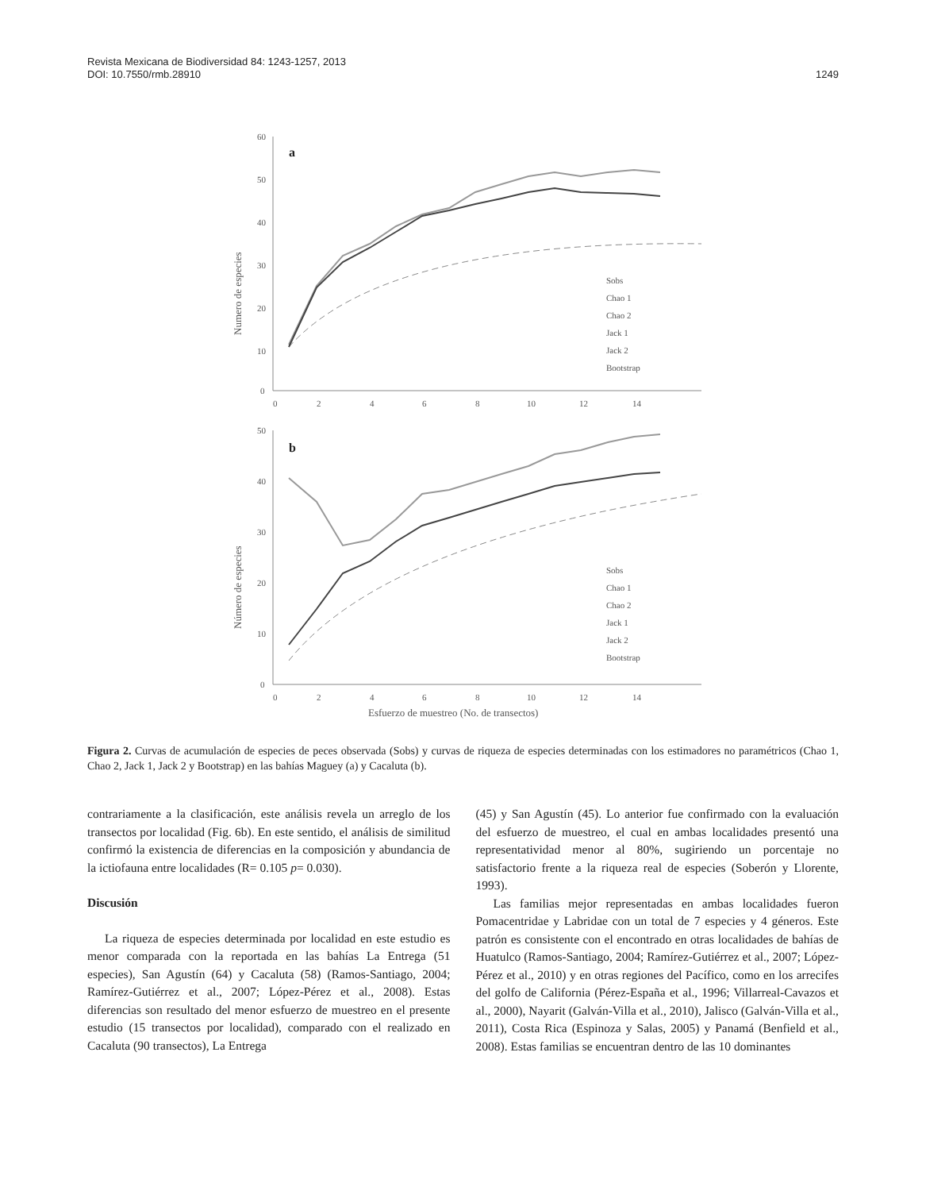Revista Mexicana de Biodiversidad 84: 1243-1257, 2013
DOI: 10.7550/rmb.28910 1249
a
b
60
50
40
30
20
10
0
0
2
4
6
8
10
12
14
50
40
30
20
10
0
0
2
4
6
8
10
12
14
Numero de especies
Número de especies
Esfuerzo de muestreo (No. de transectos)
Sobs
Chao 1
Chao 2
Jack 1
Jack 2
Bootstrap
Sobs
Chao 1
Chao 2
Jack 1
Jack 2
Bootstrap
Figura 2. Curvas de acumulación de especies de peces observada (Sobs) y curvas de riqueza de especies determinadas con los estimadores no paramétricos (Chao 1, Chao 2, Jack 1, Jack 2 y Bootstrap) en las bahías Maguey (a) y Cacaluta (b).
contrariamente a la clasificación, este análisis revela un arreglo de los transectos por localidad (Fig. 6b). En este sentido, el análisis de similitud confirmó la existencia de diferencias en la composición y abundancia de la ictiofauna entre localidades (R= 0.105 p= 0.030).
Discusión
La riqueza de especies determinada por localidad en este estudio es menor comparada con la reportada en las bahías La Entrega (51 especies), San Agustín (64) y Cacaluta (58) (Ramos-Santiago, 2004; Ramírez-Gutiérrez et al., 2007; López-Pérez et al., 2008). Estas diferencias son resultado del menor esfuerzo de muestreo en el presente estudio (15 transectos por localidad), comparado con el realizado en Cacaluta (90 transectos), La Entrega
(45) y San Agustín (45). Lo anterior fue confirmado con la evaluación del esfuerzo de muestreo, el cual en ambas localidades presentó una representatividad menor al 80%, sugiriendo un porcentaje no satisfactorio frente a la riqueza real de especies (Soberón y Llorente, 1993).
Las familias mejor representadas en ambas localidades fueron Pomacentridae y Labridae con un total de 7 especies y 4 géneros. Este patrón es consistente con el encontrado en otras localidades de bahías de Huatulco (Ramos-Santiago, 2004; Ramírez-Gutiérrez et al., 2007; López-Pérez et al., 2010) y en otras regiones del Pacífico, como en los arrecifes del golfo de California (Pérez-España et al., 1996; Villarreal-Cavazos et al., 2000), Nayarit (Galván-Villa et al., 2010), Jalisco (Galván-Villa et al., 2011), Costa Rica (Espinoza y Salas, 2005) y Panamá (Benfield et al., 2008). Estas familias se encuentran dentro de las 10 dominantes